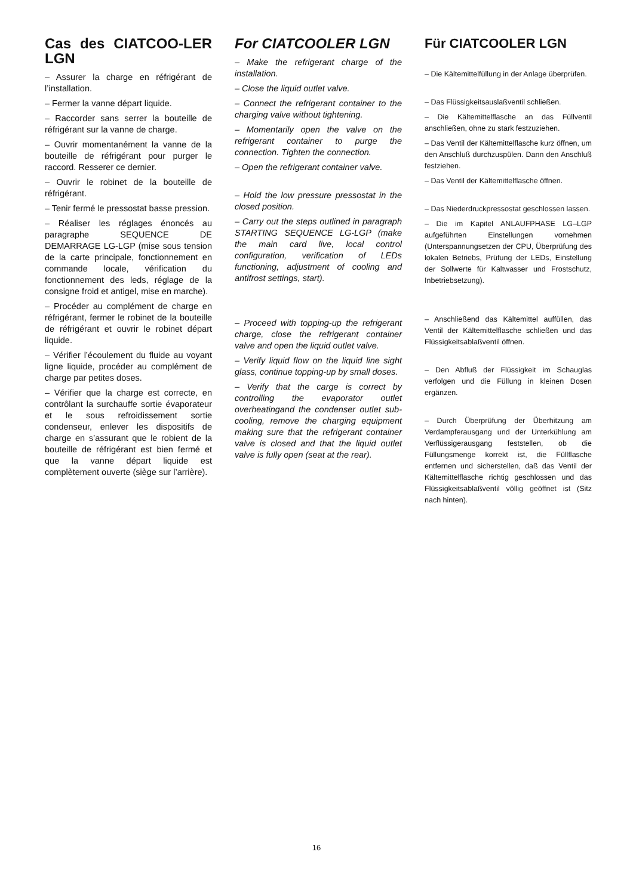Cas des CIATCOO-LER LGN
– Assurer la charge en réfrigérant de l’installation.
– Fermer la vanne départ liquide.
– Raccorder sans serrer la bouteille de réfrigérant sur la vanne de charge.
– Ouvrir momentanément la vanne de la bouteille de réfrigérant pour purger le raccord. Resserer ce dernier.
– Ouvrir le robinet de la bouteille de réfrigérant.
– Tenir fermé le pressostat basse pression.
– Réaliser les réglages énoncés au paragraphe SEQUENCE DE DEMARRAGE LG-LGP (mise sous tension de la carte principale, fonctionnement en commande locale, vérification du fonctionnement des leds, réglage de la consigne froid et antigel, mise en marche).
– Procéder au complément de charge en réfrigérant, fermer le robinet de la bouteille de réfrigérant et ouvrir le robinet départ liquide.
– Vérifier l’écoulement du fluide au voyant ligne liquide, procéder au complément de charge par petites doses.
– Vérifier que la charge est correcte, en contrôlant la surchauffe sortie évaporateur et le sous refroidissement sortie condenseur, enlever les dispositifs de charge en s’assurant que le robient de la bouteille de réfrigérant est bien fermé et que la vanne départ liquide est complètement ouverte (siège sur l’arrière).
For CIATCOOLER LGN
– Make the refrigerant charge of the installation.
– Close the liquid outlet valve.
– Connect the refrigerant container to the charging valve without tightening.
– Momentarily open the valve on the refrigerant container to purge the connection. Tighten the connection.
– Open the refrigerant container valve.
– Hold the low pressure pressostat in the closed position.
– Carry out the steps outlined in paragraph STARTING SEQUENCE LG-LGP (make the main card live, local control configuration, verification of LEDs functioning, adjustment of cooling and antifrost settings, start).
– Proceed with topping-up the refrigerant charge, close the refrigerant container valve and open the liquid outlet valve.
– Verify liquid flow on the liquid line sight glass, continue topping-up by small doses.
– Verify that the carge is correct by controlling the evaporator outlet overheatingand the condenser outlet sub-cooling, remove the charging equipment making sure that the refrigerant container valve is closed and that the liquid outlet valve is fully open (seat at the rear).
Für CIATCOOLER LGN
– Die Kältemittelfüllung in der Anlage überprüfen.
– Das Flüssigkeitsauslaßventil schließen.
– Die Kältemittelflasche an das Füllventil anschließen, ohne zu stark festzuziehen.
– Das Ventil der Kältemittelflasche kurz öffnen, um den Anschluß durchzuspülen. Dann den Anschluß festziehen.
– Das Ventil der Kältemittelflasche öffnen.
– Das Niederdruckpressostat geschlossen lassen.
– Die im Kapitel ANLAUFPHASE LG–LGP aufgeführten Einstellungen vornehmen (Unterspannungsetzen der CPU, Überprüfung des lokalen Betriebs, Prüfung der LEDs, Einstellung der Sollwerte für Kaltwasser und Frostschutz, Inbetriebsetzung).
– Anschließend das Kältemittel auffüllen, das Ventil der Kältemittelflasche schließen und das Flüssigkeitsablaßventil öffnen.
– Den Abfluß der Flüssigkeit im Schauglas verfolgen und die Füllung in kleinen Dosen ergänzen.
– Durch Überprüfung der Überhitzung am Verdampferausgang und der Unterkühlung am Verflüssigerausgang feststellen, ob die Füllungsmenge korrekt ist, die Füllflasche entfernen und sicherstellen, daß das Ventil der Kältemittelflasche richtig geschlossen und das Flüssigkeitsablaßventil völlig geöffnet ist (Sitz nach hinten).
16